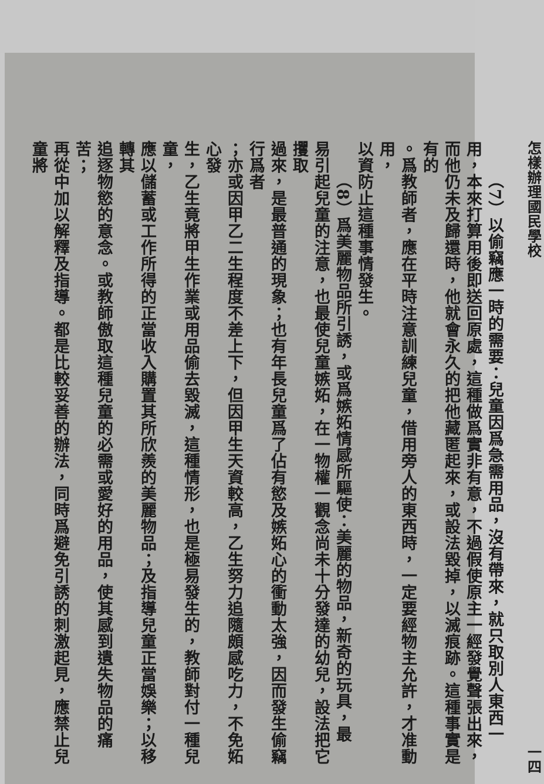怎樣辦理國民學校 一四
（7）以偷竊應一時的需要：兒童因爲急需用品，沒有帶來，就只取別人東西一
用，本來打算用後即送回原處，這種做爲實非有意，不過假使原主一經發覺聲張出來，
而他仍未及歸還時，他就會永久的把他藏匿起來，或設法毀掉，以滅痕跡。這種事實是有的
。爲教師者，應在平時注意訓練兒童，借用旁人的東西時，一定要經物主允許，才准動用，
以資防止這種事情發生。
（8）爲美麗物品所引誘，或爲嫉妬情感所驅使：美麗的物品，新奇的玩具，最
易引起兒童的注意，也最使兒童嫉妬，在一物權一觀念尚未十分發達的幼兒，設法把它攫取
過來，是最普通的現象；也有年長兒童爲了佔有慾及嫉妬心的衝動太強，因而發生偷竊行爲者
；亦或因甲乙二生程度不差上下，但因甲生天資較高，乙生努力追隨頗感吃力，不免妬心發
生，乙生竟將甲生作業或用品偷去毀滅，這種情形，也是極易發生的，教師對付一種兒童，
應以儲蓄或工作所得的正當收入購置其所欣羨的美麗物品；及指導兒童正當娛樂；以移轉其
追逐物慾的意念。或教師傲取這種兒童的必需或愛好的用品，使其感到遺失物品的痛苦；
再從中加以解釋及指導。都是比較妥善的辦法，同時爲避免引誘的刺激起見，應禁止兒童將